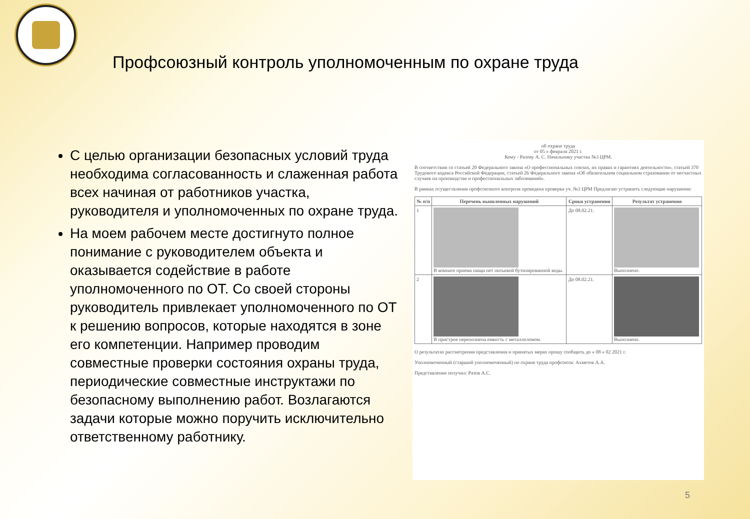Профсоюзный контроль уполномоченным по охране труда
С целью организации безопасных условий труда необходима согласованность и слаженная работа всех начиная от работников участка, руководителя и уполномоченных по охране труда.
На моем рабочем месте достигнуто полное понимание с руководителем объекта и оказывается содействие в работе уполномоченного по ОТ. Со своей стороны руководитель привлекает уполномоченного по ОТ к решению вопросов, которые находятся в зоне его компетенции. Например проводим совместные проверки состояния охраны труда, периодические совместные инструктажи по безопасному выполнению работ. Возлагаются задачи которые можно поручить исключительно ответственному работнику.
об охране труда
от 05 » февраля 2021 г.
Кому - Разову А. С. Начальнику участка №3 ЦРМ.
В соответствии со статьей 20 Федерального закона «О профессиональных союзах, их правах и гарантиях деятельности», статьей 370 Трудового кодекса Российской Федерации, статьей 26 Федерального закона «Об обязательном социальном страховании от несчастных случаев на производстве и профессиональных заболеваний».
В рамках осуществления профсоюзного контроля проведена проверка уч. №3 ЦРМ Предлагаю устранить следующие нарушения:
| № п/п | Перечень выявленных нарушений | Сроки устранения | Результат устранения |
| --- | --- | --- | --- |
| 1 | В комнате приема пищи нет питьевой бутилированной воды. | До 08.02.21. | Выполнено. |
| 2 | В пристрое переполнена емкость с металлоломом. | До 08.02.21. | Выполнено. |
О результатах рассмотрения представления и принятых мерах прошу сообщить до « 08 » 02 2021 г.
Уполномоченный (старший уполномоченный) по охране труда профсоюза: Ахметов А.А.
Представление получил: Разов А.С.
5